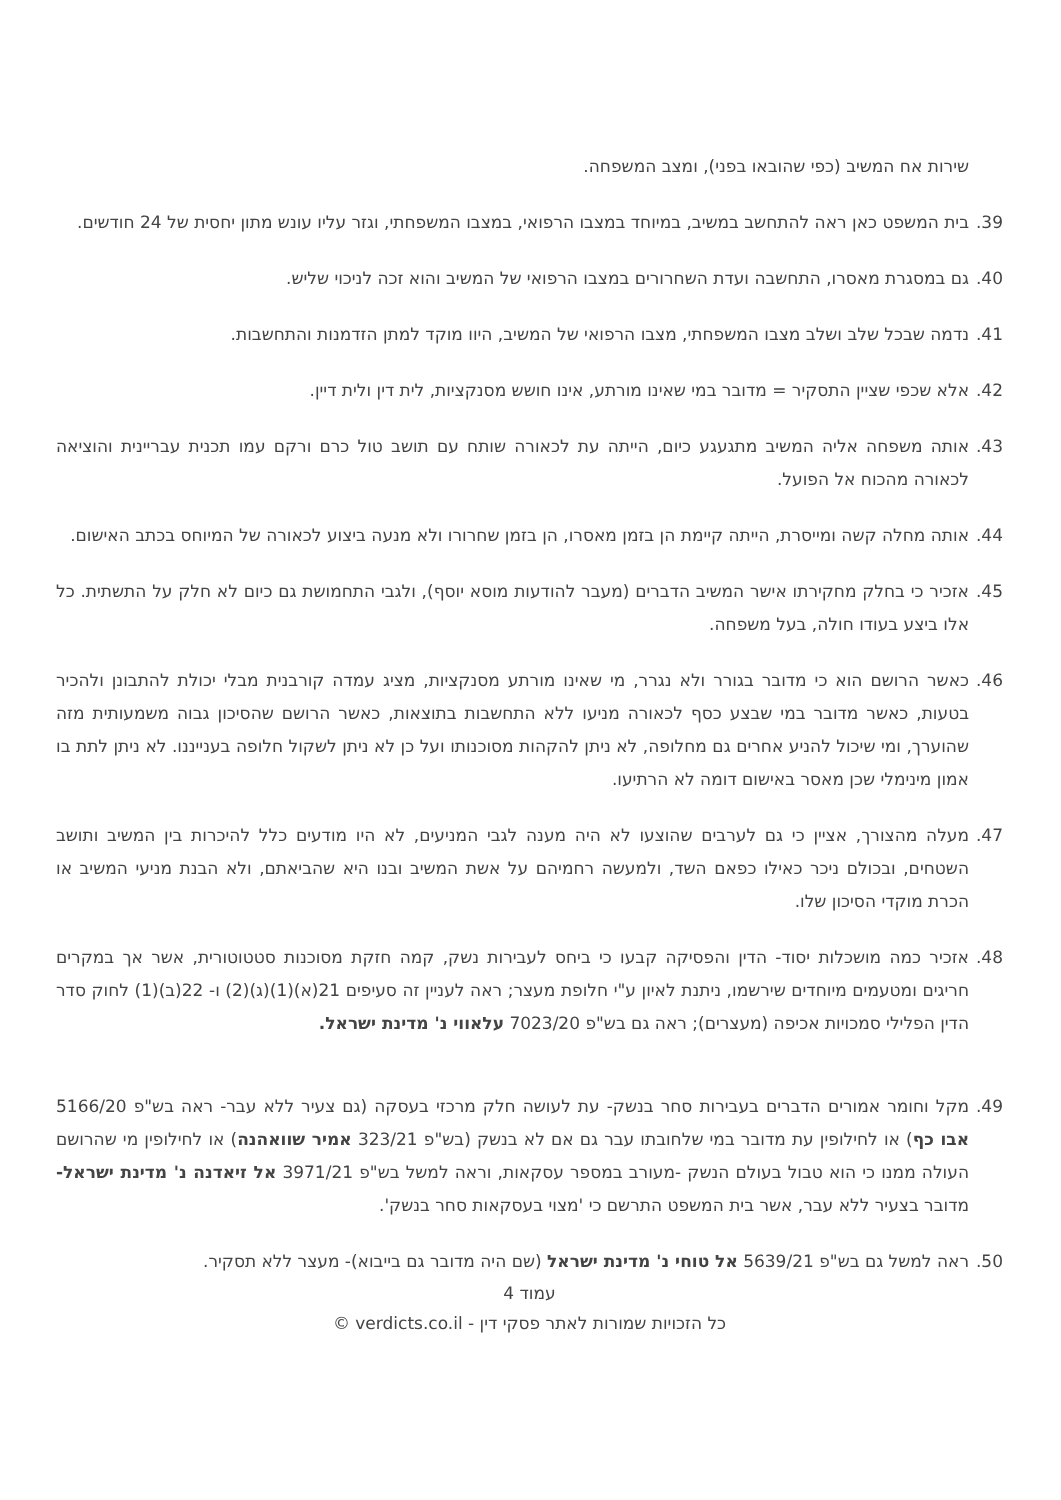שירות אח המשיב (כפי שהובאו בפני), ומצב המשפחה.
39. בית המשפט כאן ראה להתחשב במשיב, במיוחד במצבו הרפואי, במצבו המשפחתי, וגזר עליו עונש מתון יחסית של 24 חודשים.
40. גם במסגרת מאסרו, התחשבה ועדת השחרורים במצבו הרפואי של המשיב והוא זכה לניכוי שליש.
41. נדמה שבכל שלב ושלב מצבו המשפחתי, מצבו הרפואי של המשיב, היוו מוקד למתן הזדמנות והתחשבות.
42. אלא שכפי שציין התסקיר = מדובר במי שאינו מורתע, אינו חושש מסנקציות, לית דין ולית דיין.
43. אותה משפחה אליה המשיב מתגעגע כיום, הייתה עת לכאורה שותח עם תושב טול כרם ורקם עמו תכנית עבריינית והוציאה לכאורה מהכוח אל הפועל.
44. אותה מחלה קשה ומייסרת, הייתה קיימת הן בזמן מאסרו, הן בזמן שחרורו ולא מנעה ביצוע לכאורה של המיוחס בכתב האישום.
45. אזכיר כי בחלק מחקירתו אישר המשיב הדברים (מעבר להודעות מוסא יוסף), ולגבי התחמושת גם כיום לא חלק על התשתית. כל אלו ביצע בעודו חולה, בעל משפחה.
46. כאשר הרושם הוא כי מדובר בגורר ולא נגרר, מי שאינו מורתע מסנקציות, מציג עמדה קורבנית מבלי יכולת להתבונן ולהכיר בטעות, כאשר מדובר במי שבצע כסף לכאורה מניעו ללא התחשבות בתוצאות, כאשר הרושם שהסיכון גבוה משמעותית מזה שהוערך, ומי שיכול להניע אחרים גם מחלופה, לא ניתן להקהות מסוכנותו ועל כן לא ניתן לשקול חלופה בענייננו. לא ניתן לתת בו אמון מינימלי שכן מאסר באישום דומה לא הרתיעו.
47. מעלה מהצורך, אציין כי גם לערבים שהוצעו לא היה מענה לגבי המניעים, לא היו מודעים כלל להיכרות בין המשיב ותושב השטחים, ובכולם ניכר כאילו כפאם השד, ולמעשה רחמיהם על אשת המשיב ובנו היא שהביאתם, ולא הבנת מניעי המשיב או הכרת מוקדי הסיכון שלו.
48. אזכיר כמה מושכלות יסוד- הדין והפסיקה קבעו כי ביחס לעבירות נשק, קמה חזקת מסוכנות סטטוטורית, אשר אך במקרים חריגים ומטעמים מיוחדים שירשמו, ניתנת לאיון ע"י חלופת מעצר; ראה לעניין זה סעיפים 21(א)(1)(ג)(2) ו- 22(ב)(1) לחוק סדר הדין הפלילי סמכויות אכיפה (מעצרים); ראה גם בש"פ 7023/20 עלאווי נ' מדינת ישראל.
49. מקל וחומר אמורים הדברים בעבירות סחר בנשק- עת לעושה חלק מרכזי בעסקה (גם צעיר ללא עבר- ראה בש"פ 5166/20 אבו כף) או לחילופין עת מדובר במי שלחובתו עבר גם אם לא בנשק (בש"פ 323/21 אמיר שוואהנה) או לחילופין מי שהרושם העולה ממנו כי הוא טבול בעולם הנשק -מעורב במספר עסקאות, וראה למשל בש"פ 3971/21 אל זיאדנה נ' מדינת ישראל- מדובר בצעיר ללא עבר, אשר בית המשפט התרשם כי 'מצוי בעסקאות סחר בנשק'.
50. ראה למשל גם בש"פ 5639/21 אל טוחי נ' מדינת ישראל (שם היה מדובר גם בייבוא)- מעצר ללא תסקיר.
עמוד 4
כל הזכויות שמורות לאתר פסקי דין - verdicts.co.il ©